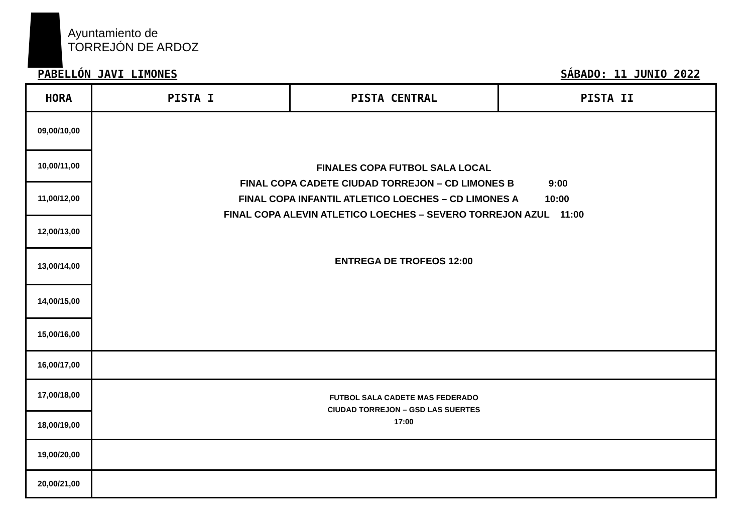Ayuntamiento de
TORREJÓN DE ARDOZ
PABELLÓN JAVI LIMONES SÁBADO: 11 JUNIO 2022
| HORA | PISTA I | PISTA CENTRAL | PISTA II |
| --- | --- | --- | --- |
| 09,00/10,00 | FINALES COPA FUTBOL SALA LOCAL FINAL COPA CADETE CIUDAD TORREJON – CD LIMONES B 9:00 FINAL COPA INFANTIL ATLETICO LOECHES – CD LIMONES A 10:00 FINAL COPA ALEVIN ATLETICO LOECHES – SEVERO TORREJON AZUL 11:00 ENTREGA DE TROFEOS 12:00 | | |
| 10,00/11,00 | | | |
| 11,00/12,00 | | | |
| 12,00/13,00 | | | |
| 13,00/14,00 | | | |
| 14,00/15,00 | | | |
| 15,00/16,00 | | | |
| 16,00/17,00 | | | |
| 17,00/18,00 | FUTBOL SALA CADETE MAS FEDERADO CIUDAD TORREJON – GSD LAS SUERTES 17:00 | | |
| 18,00/19,00 | | | |
| 19,00/20,00 | | | |
| 20,00/21,00 | | | |